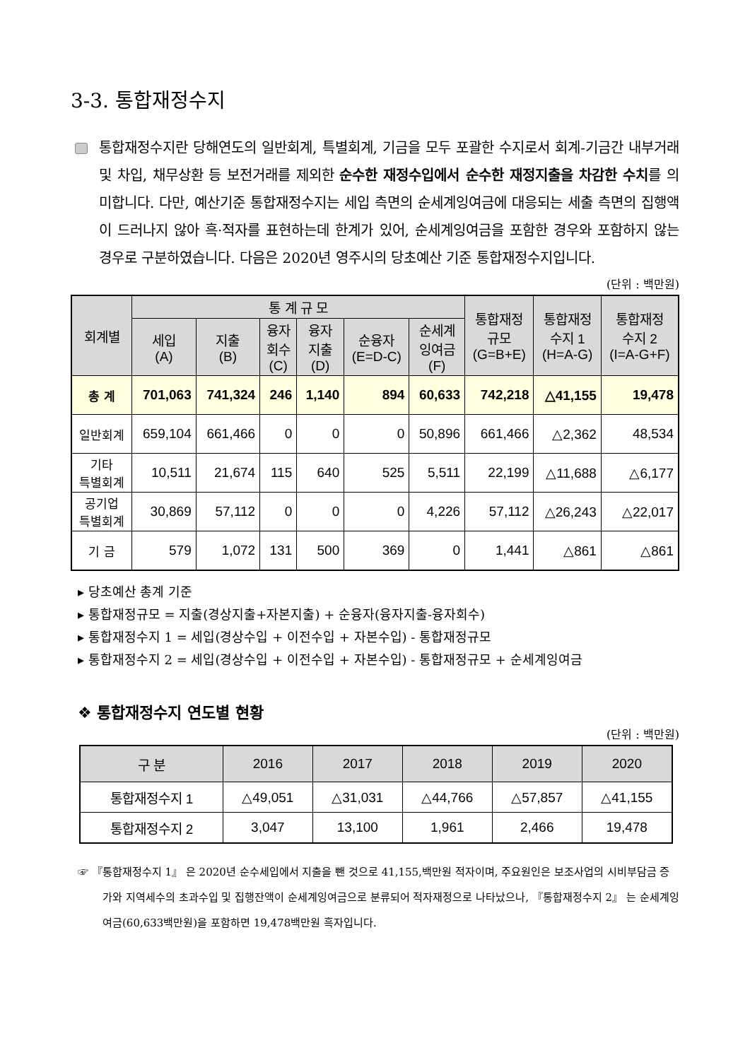3-3. 통합재정수지
통합재정수지란 당해연도의 일반회계, 특별회계, 기금을 모두 포괄한 수지로서 회계-기금간 내부거래 및 차입, 채무상환 등 보전거래를 제외한 순수한 재정수입에서 순수한 재정지출을 차감한 수치를 의미합니다. 다만, 예산기준 통합재정수지는 세입 측면의 순세계잉여금에 대응되는 세출 측면의 집행액이 드러나지 않아 흑·적자를 표현하는데 한계가 있어, 순세계잉여금을 포함한 경우와 포함하지 않는 경우로 구분하였습니다. 다음은 2020년 영주시의 당초예산 기준 통합재정수지입니다.
(단위 : 백만원)
| 회계별 | 통 계 규 모 | | | | | | 통합재정 규모 (G=B+E) | 통합재정 수지 1 (H=A-G) | 통합재정 수지 2 (I=A-G+F) |
| --- | --- | --- | --- | --- | --- | --- | --- | --- | --- |
| | 세입 (A) | 지출 (B) | 융자 회수 (C) | 융자 지출 (D) | 순융자 (E=D-C) | 순세계 잉여금 (F) | | | |
| 총 계 | 701,063 | 741,324 | 246 | 1,140 | 894 | 60,633 | 742,218 | △41,155 | 19,478 |
| 일반회계 | 659,104 | 661,466 | 0 | 0 | 0 | 50,896 | 661,466 | △2,362 | 48,534 |
| 기타 특별회계 | 10,511 | 21,674 | 115 | 640 | 525 | 5,511 | 22,199 | △11,688 | △6,177 |
| 공기업 특별회계 | 30,869 | 57,112 | 0 | 0 | 0 | 4,226 | 57,112 | △26,243 | △22,017 |
| 기 금 | 579 | 1,072 | 131 | 500 | 369 | 0 | 1,441 | △861 | △861 |
▸ 당초예산 총계 기준
▸ 통합재정규모 = 지출(경상지출+자본지출) + 순융자(융자지출-융자회수)
▸ 통합재정수지 1 = 세입(경상수입 + 이전수입 + 자본수입) - 통합재정규모
▸ 통합재정수지 2 = 세입(경상수입 + 이전수입 + 자본수입) - 통합재정규모 + 순세계잉여금
❖ 통합재정수지 연도별 현황
(단위 : 백만원)
| 구 분 | 2016 | 2017 | 2018 | 2019 | 2020 |
| --- | --- | --- | --- | --- | --- |
| 통합재정수지 1 | △49,051 | △31,031 | △44,766 | △57,857 | △41,155 |
| 통합재정수지 2 | 3,047 | 13,100 | 1,961 | 2,466 | 19,478 |
☞ 『통합재정수지 1』 은 2020년 순수세입에서 지출을 뺀 것으로 41,155,백만원 적자이며, 주요원인은 보조사업의 시비부담금 증가와 지역세수의 초과수입 및 집행잔액이 순세계잉여금으로 분류되어 적자재정으로 나타났으나, 『통합재정수지 2』 는 순세계잉여금(60,633백만원)을 포함하면 19,478백만원 흑자입니다.